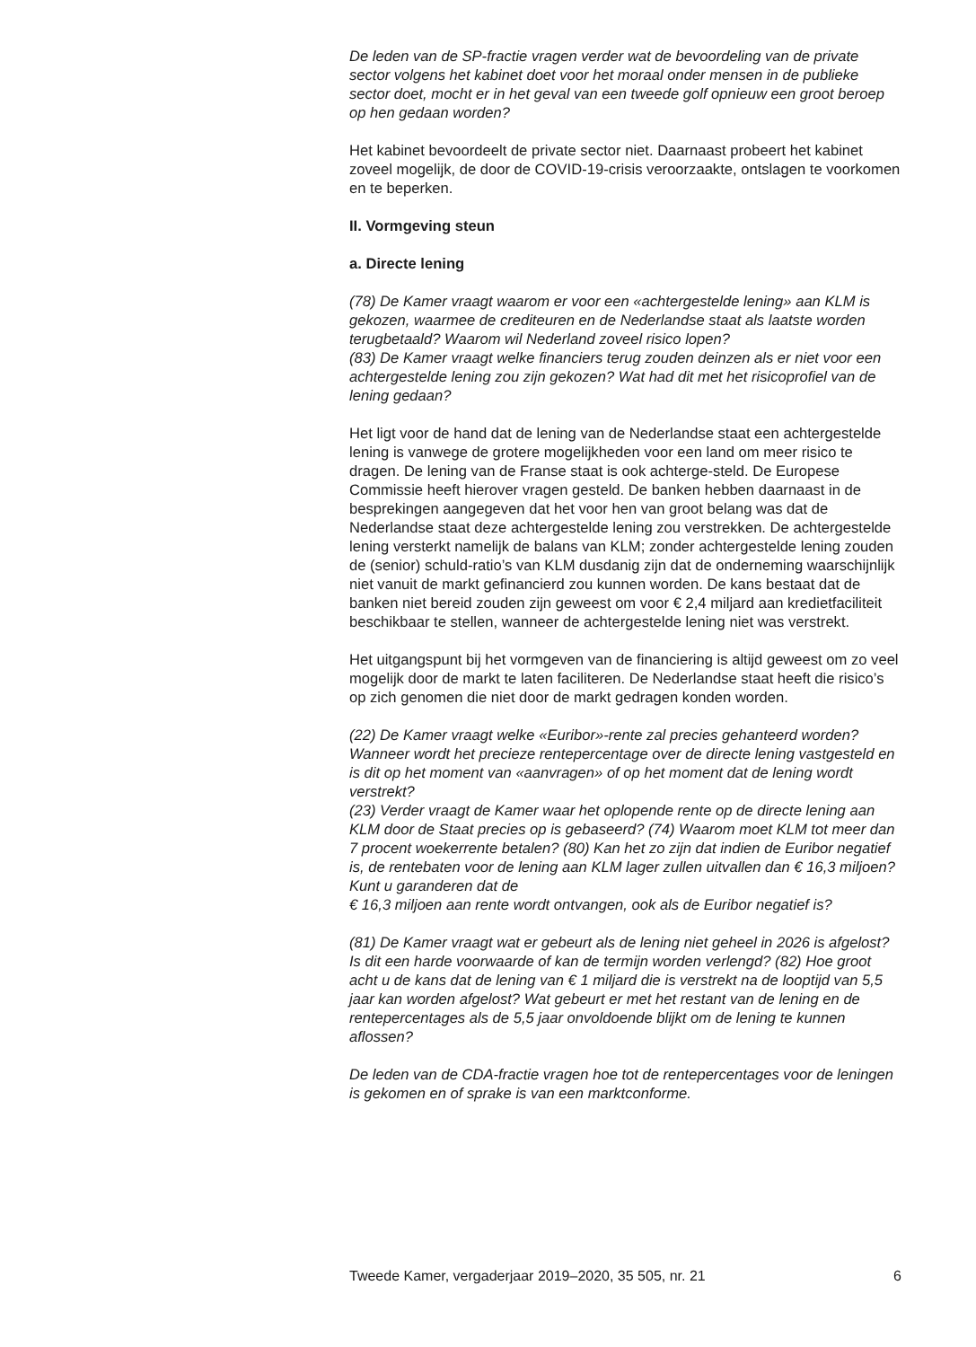De leden van de SP-fractie vragen verder wat de bevoordeling van de private sector volgens het kabinet doet voor het moraal onder mensen in de publieke sector doet, mocht er in het geval van een tweede golf opnieuw een groot beroep op hen gedaan worden?
Het kabinet bevoordeelt de private sector niet. Daarnaast probeert het kabinet zoveel mogelijk, de door de COVID-19-crisis veroorzaakte, ontslagen te voorkomen en te beperken.
II. Vormgeving steun
a. Directe lening
(78) De Kamer vraagt waarom er voor een «achtergestelde lening» aan KLM is gekozen, waarmee de crediteuren en de Nederlandse staat als laatste worden terugbetaald? Waarom wil Nederland zoveel risico lopen?
(83) De Kamer vraagt welke financiers terug zouden deinzen als er niet voor een achtergestelde lening zou zijn gekozen? Wat had dit met het risicoprofiel van de lening gedaan?
Het ligt voor de hand dat de lening van de Nederlandse staat een achtergestelde lening is vanwege de grotere mogelijkheden voor een land om meer risico te dragen. De lening van de Franse staat is ook achterge-steld. De Europese Commissie heeft hierover vragen gesteld. De banken hebben daarnaast in de besprekingen aangegeven dat het voor hen van groot belang was dat de Nederlandse staat deze achtergestelde lening zou verstrekken. De achtergestelde lening versterkt namelijk de balans van KLM; zonder achtergestelde lening zouden de (senior) schuld-ratio’s van KLM dusdanig zijn dat de onderneming waarschijnlijk niet vanuit de markt gefinancierd zou kunnen worden. De kans bestaat dat de banken niet bereid zouden zijn geweest om voor € 2,4 miljard aan kredietfaciliteit beschikbaar te stellen, wanneer de achtergestelde lening niet was verstrekt.
Het uitgangspunt bij het vormgeven van de financiering is altijd geweest om zo veel mogelijk door de markt te laten faciliteren. De Nederlandse staat heeft die risico’s op zich genomen die niet door de markt gedragen konden worden.
(22) De Kamer vraagt welke «Euribor»-rente zal precies gehanteerd worden? Wanneer wordt het precieze rentepercentage over de directe lening vastgesteld en is dit op het moment van «aanvragen» of op het moment dat de lening wordt verstrekt?
(23) Verder vraagt de Kamer waar het oplopende rente op de directe lening aan KLM door de Staat precies op is gebaseerd? (74) Waarom moet KLM tot meer dan 7 procent woekerrente betalen? (80) Kan het zo zijn dat indien de Euribor negatief is, de rentebaten voor de lening aan KLM lager zullen uitvallen dan € 16,3 miljoen? Kunt u garanderen dat de
€ 16,3 miljoen aan rente wordt ontvangen, ook als de Euribor negatief is?
(81) De Kamer vraagt wat er gebeurt als de lening niet geheel in 2026 is afgelost? Is dit een harde voorwaarde of kan de termijn worden verlengd? (82) Hoe groot acht u de kans dat de lening van € 1 miljard die is verstrekt na de looptijd van 5,5 jaar kan worden afgelost? Wat gebeurt er met het restant van de lening en de rentepercentages als de 5,5 jaar onvoldoende blijkt om de lening te kunnen aflossen?
De leden van de CDA-fractie vragen hoe tot de rentepercentages voor de leningen is gekomen en of sprake is van een marktconforme.
Tweede Kamer, vergaderjaar 2019–2020, 35 505, nr. 21 6